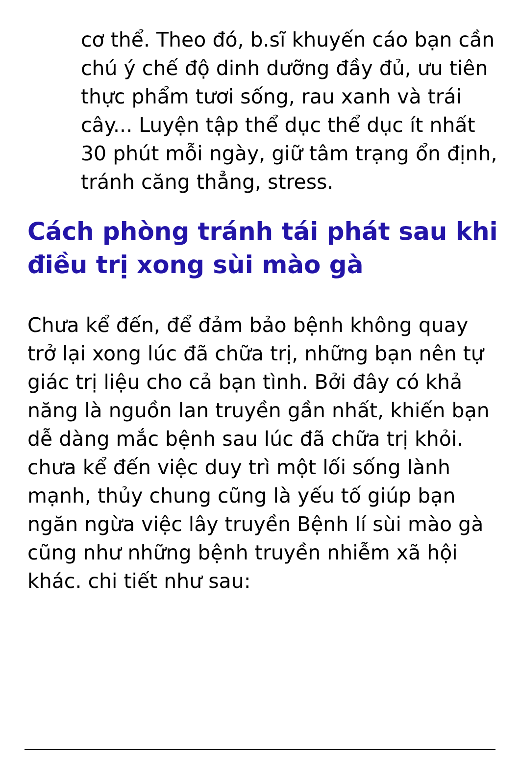cơ thể. Theo đó, b.sĩ khuyến cáo bạn cần chú ý chế độ dinh dưỡng đầy đủ, ưu tiên thực phẩm tươi sống, rau xanh và trái cây... Luyện tập thể dục thể dục ít nhất 30 phút mỗi ngày, giữ tâm trạng ổn định, tránh căng thẳng, stress.
Cách phòng tránh tái phát sau khi điều trị xong sùi mào gà
Chưa kể đến, để đảm bảo bệnh không quay trở lại xong lúc đã chữa trị, những bạn nên tự giác trị liệu cho cả bạn tình. Bởi đây có khả năng là nguồn lan truyền gần nhất, khiến bạn dễ dàng mắc bệnh sau lúc đã chữa trị khỏi. chưa kể đến việc duy trì một lối sống lành mạnh, thủy chung cũng là yếu tố giúp bạn ngăn ngừa việc lây truyền Bệnh lí sùi mào gà cũng như những bệnh truyền nhiễm xã hội khác. chi tiết như sau: